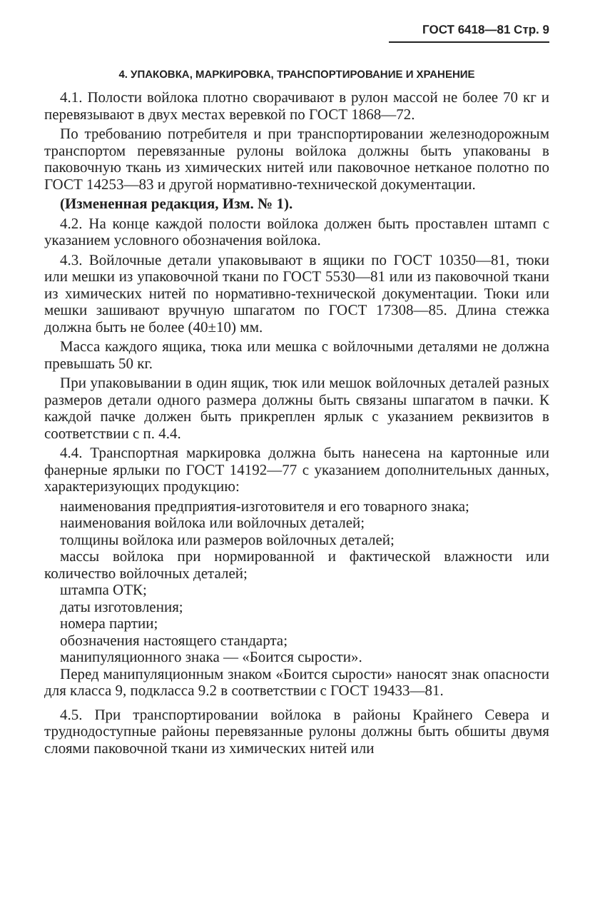ГОСТ 6418—81 Стр. 9
4. УПАКОВКА, МАРКИРОВКА, ТРАНСПОРТИРОВАНИЕ И ХРАНЕНИЕ
4.1. Полости войлока плотно сворачивают в рулон массой не более 70 кг и перевязывают в двух местах веревкой по ГОСТ 1868—72.
По требованию потребителя и при транспортировании железнодорожным транспортом перевязанные рулоны войлока должны быть упакованы в паковочную ткань из химических нитей или паковочное нетканое полотно по ГОСТ 14253—83 и другой нормативно-технической документации.
(Измененная редакция, Изм. № 1).
4.2. На конце каждой полости войлока должен быть проставлен штамп с указанием условного обозначения войлока.
4.3. Войлочные детали упаковывают в ящики по ГОСТ 10350—81, тюки или мешки из упаковочной ткани по ГОСТ 5530—81 или из паковочной ткани из химических нитей по нормативно-технической документации. Тюки или мешки зашивают вручную шпагатом по ГОСТ 17308—85. Длина стежка должна быть не более (40±10) мм.
Масса каждого ящика, тюка или мешка с войлочными деталями не должна превышать 50 кг.
При упаковывании в один ящик, тюк или мешок войлочных деталей разных размеров детали одного размера должны быть связаны шпагатом в пачки. К каждой пачке должен быть прикреплен ярлык с указанием реквизитов в соответствии с п. 4.4.
4.4. Транспортная маркировка должна быть нанесена на картонные или фанерные ярлыки по ГОСТ 14192—77 с указанием дополнительных данных, характеризующих продукцию:
наименования предприятия-изготовителя и его товарного знака;
наименования войлока или войлочных деталей;
толщины войлока или размеров войлочных деталей;
массы войлока при нормированной и фактической влажности или количество войлочных деталей;
штампа ОТК;
даты изготовления;
номера партии;
обозначения настоящего стандарта;
манипуляционного знака — «Боится сырости».
Перед манипуляционным знаком «Боится сырости» наносят знак опасности для класса 9, подкласса 9.2 в соответствии с ГОСТ 19433—81.
4.5. При транспортировании войлока в районы Крайнего Севера и труднодоступные районы перевязанные рулоны должны быть обшиты двумя слоями паковочной ткани из химических нитей или